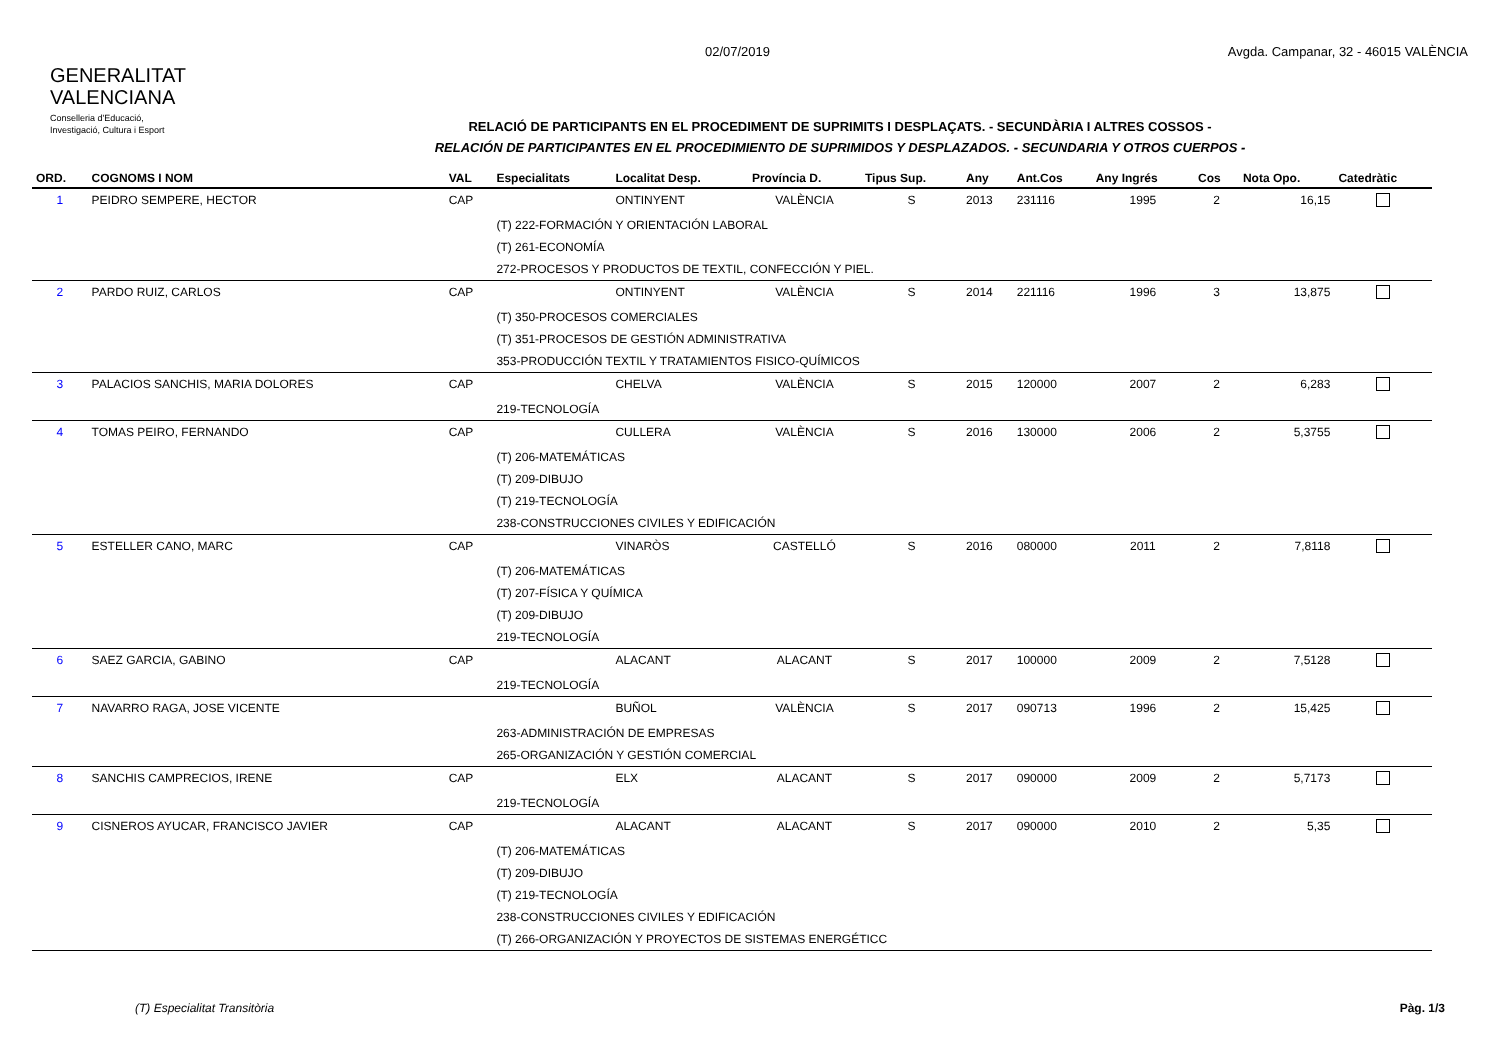GENERALITAT
VALENCIANA
Conselleria d'Educació,
Investigació, Cultura i Esport
02/07/2019 Avgda. Campanar, 32 - 46015 VALÈNCIA
RELACIÓ DE PARTICIPANTS EN EL PROCEDIMENT DE SUPRIMITS I DESPLAÇATS. - SECUNDÀRIA I ALTRES COSSOS -
RELACIÓN DE PARTICIPANTES EN EL PROCEDIMIENTO DE SUPRIMIDOS Y DESPLAZADOS. - SECUNDARIA Y OTROS CUERPOS -
| ORD. | COGNOMS I NOM | VAL | Especialitats | Localitat Desp. | Província D. | Tipus Sup. | Any | Ant.Cos | Any Ingrés | Cos | Nota Opo. | Catedràtic |
| --- | --- | --- | --- | --- | --- | --- | --- | --- | --- | --- | --- | --- |
| 1 | PEIDRO SEMPERE, HECTOR | CAP | | ONTINYENT | VALÈNCIA | S | 2013 | 231116 | 1995 | 2 | 16,15 | |
| | | | (T) 222-FORMACIÓN Y ORIENTACIÓN LABORAL | | | | | | | | | |
| | | | (T) 261-ECONOMÍA | | | | | | | | | |
| | | | 272-PROCESOS Y PRODUCTOS DE TEXTIL, CONFECCIÓN Y PIEL. | | | | | | | | | |
| 2 | PARDO RUIZ, CARLOS | CAP | | ONTINYENT | VALÈNCIA | S | 2014 | 221116 | 1996 | 3 | 13,875 | |
| | | | (T) 350-PROCESOS COMERCIALES | | | | | | | | | |
| | | | (T) 351-PROCESOS DE GESTIÓN ADMINISTRATIVA | | | | | | | | | |
| | | | 353-PRODUCCIÓN TEXTIL Y TRATAMIENTOS FISICO-QUÍMICOS | | | | | | | | | |
| 3 | PALACIOS SANCHIS, MARIA DOLORES | CAP | | CHELVA | VALÈNCIA | S | 2015 | 120000 | 2007 | 2 | 6,283 | |
| | | | 219-TECNOLOGÍA | | | | | | | | | |
| 4 | TOMAS PEIRO, FERNANDO | CAP | | CULLERA | VALÈNCIA | S | 2016 | 130000 | 2006 | 2 | 5,3755 | |
| | | | (T) 206-MATEMÁTICAS | | | | | | | | | |
| | | | (T) 209-DIBUJO | | | | | | | | | |
| | | | (T) 219-TECNOLOGÍA | | | | | | | | | |
| | | | 238-CONSTRUCCIONES CIVILES Y EDIFICACIÓN | | | | | | | | | |
| 5 | ESTELLER CANO, MARC | CAP | | VINARÒS | CASTELLÓ | S | 2016 | 080000 | 2011 | 2 | 7,8118 | |
| | | | (T) 206-MATEMÁTICAS | | | | | | | | | |
| | | | (T) 207-FÍSICA Y QUÍMICA | | | | | | | | | |
| | | | (T) 209-DIBUJO | | | | | | | | | |
| | | | 219-TECNOLOGÍA | | | | | | | | | |
| 6 | SAEZ GARCIA, GABINO | CAP | | ALACANT | ALACANT | S | 2017 | 100000 | 2009 | 2 | 7,5128 | |
| | | | 219-TECNOLOGÍA | | | | | | | | | |
| 7 | NAVARRO RAGA, JOSE VICENTE | | | BUÑOL | VALÈNCIA | S | 2017 | 090713 | 1996 | 2 | 15,425 | |
| | | | 263-ADMINISTRACIÓN DE EMPRESAS | | | | | | | | | |
| | | | 265-ORGANIZACIÓN Y GESTIÓN COMERCIAL | | | | | | | | | |
| 8 | SANCHIS CAMPRECIOS, IRENE | CAP | | ELX | ALACANT | S | 2017 | 090000 | 2009 | 2 | 5,7173 | |
| | | | 219-TECNOLOGÍA | | | | | | | | | |
| 9 | CISNEROS AYUCAR, FRANCISCO JAVIER | CAP | | ALACANT | ALACANT | S | 2017 | 090000 | 2010 | 2 | 5,35 | |
| | | | (T) 206-MATEMÁTICAS | | | | | | | | | |
| | | | (T) 209-DIBUJO | | | | | | | | | |
| | | | (T) 219-TECNOLOGÍA | | | | | | | | | |
| | | | 238-CONSTRUCCIONES CIVILES Y EDIFICACIÓN | | | | | | | | | |
| | | | (T) 266-ORGANIZACIÓN Y PROYECTOS DE SISTEMAS ENERGÉTICC | | | | | | | | | |
(T) Especialitat Transitòria Pàg. 1/3